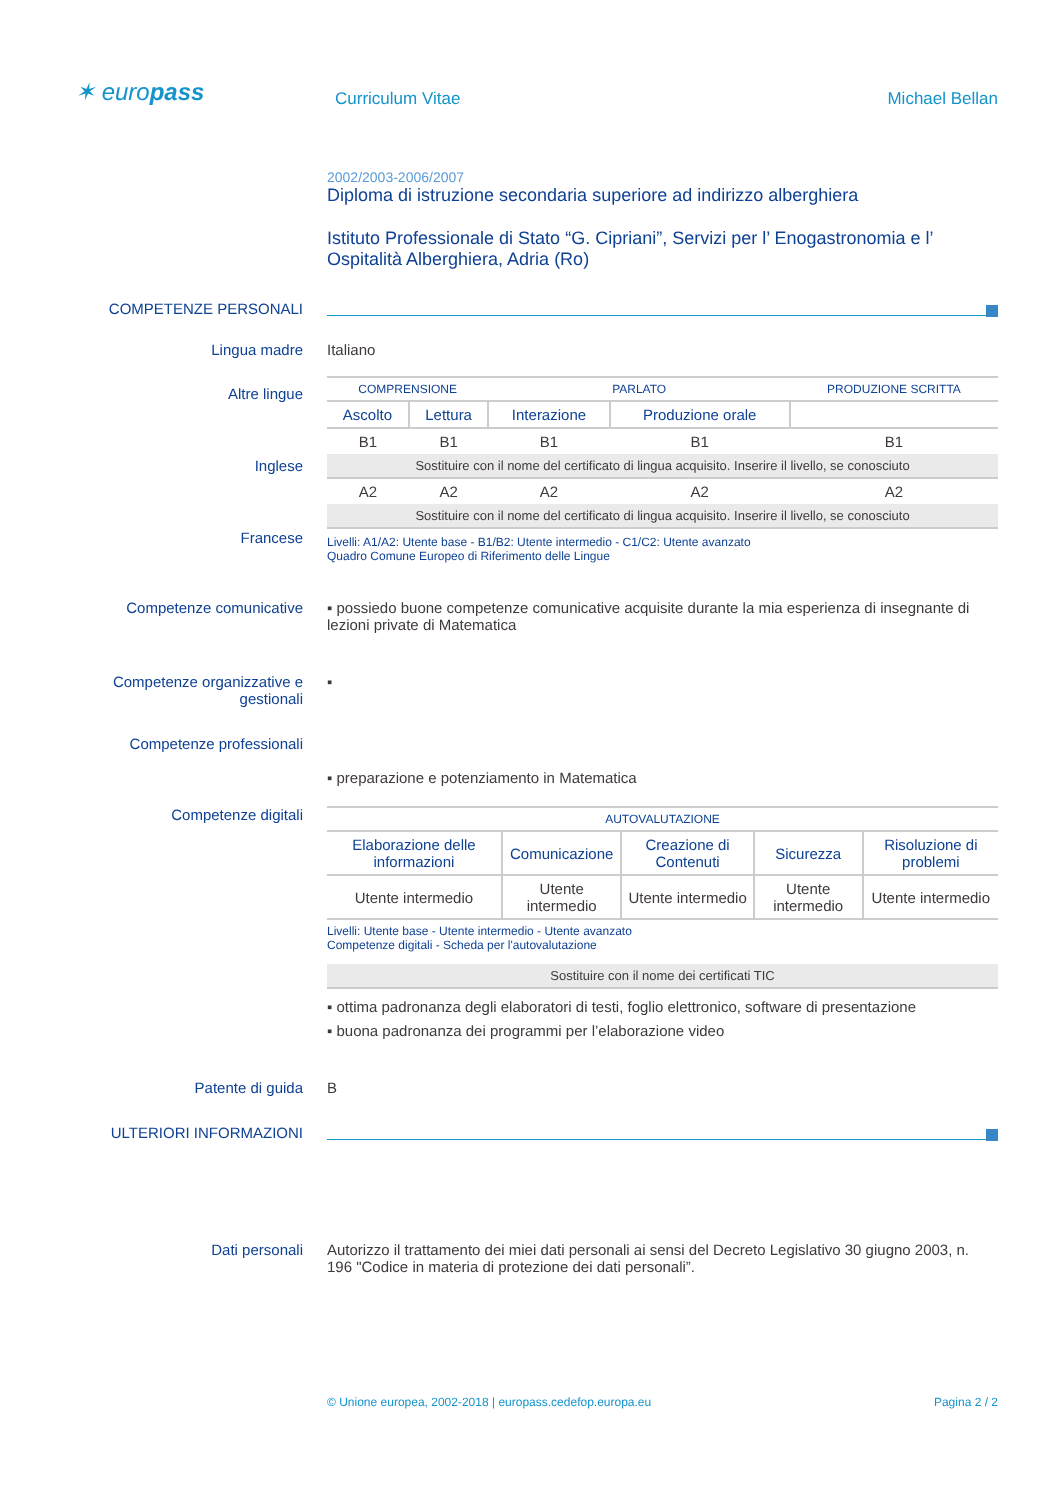✶ europass
Curriculum Vitae Michael Bellan
2002/2003-2006/2007
Diploma di istruzione secondaria superiore ad indirizzo alberghiera
Istituto Professionale di Stato “G. Cipriani”, Servizi per l’ Enogastronomia e l’ Ospitalità Alberghiera, Adria (Ro)
COMPETENZE PERSONALI
Lingua madre Italiano
Altre lingue
Inglese
Francese
| COMPRENSIONE | | PARLATO | | PRODUZIONE SCRITTA |
| --- | --- | --- | --- | --- |
| Ascolto | Lettura | Interazione | Produzione orale | |
| B1 | B1 | B1 | B1 | B1 |
| Sostituire con il nome del certificato di lingua acquisito. Inserire il livello, se conosciuto | | | | |
| A2 | A2 | A2 | A2 | A2 |
| Sostituire con il nome del certificato di lingua acquisito. Inserire il livello, se conosciuto | | | | |
Livelli: A1/A2: Utente base - B1/B2: Utente intermedio - C1/C2: Utente avanzato
Quadro Comune Europeo di Riferimento delle Lingue
Competenze comunicative ▪ possiedo buone competenze comunicative acquisite durante la mia esperienza di insegnante di lezioni private di Matematica
Competenze organizzative e gestionali
▪
Competenze professionali
▪ preparazione e potenziamento in Matematica
Competenze digitali
| AUTOVALUTAZIONE | | | | |
| --- | --- | --- | --- | --- |
| Elaborazione delle informazioni | Comunicazione | Creazione di Contenuti | Sicurezza | Risoluzione di problemi |
| Utente intermedio | Utente intermedio | Utente intermedio | Utente intermedio | Utente intermedio |
Livelli: Utente base - Utente intermedio - Utente avanzato
Competenze digitali - Scheda per l'autovalutazione
| Sostituire con il nome dei certificati TIC |
▪ ottima padronanza degli elaboratori di testi, foglio elettronico, software di presentazione
▪ buona padronanza dei programmi per l’elaborazione video
Patente di guida B
ULTERIORI INFORMAZIONI
Dati personali Autorizzo il trattamento dei miei dati personali ai sensi del Decreto Legislativo 30 giugno 2003, n. 196 "Codice in materia di protezione dei dati personali”.
© Unione europea, 2002-2018 | europass.cedefop.europa.eu Pagina 2 / 2